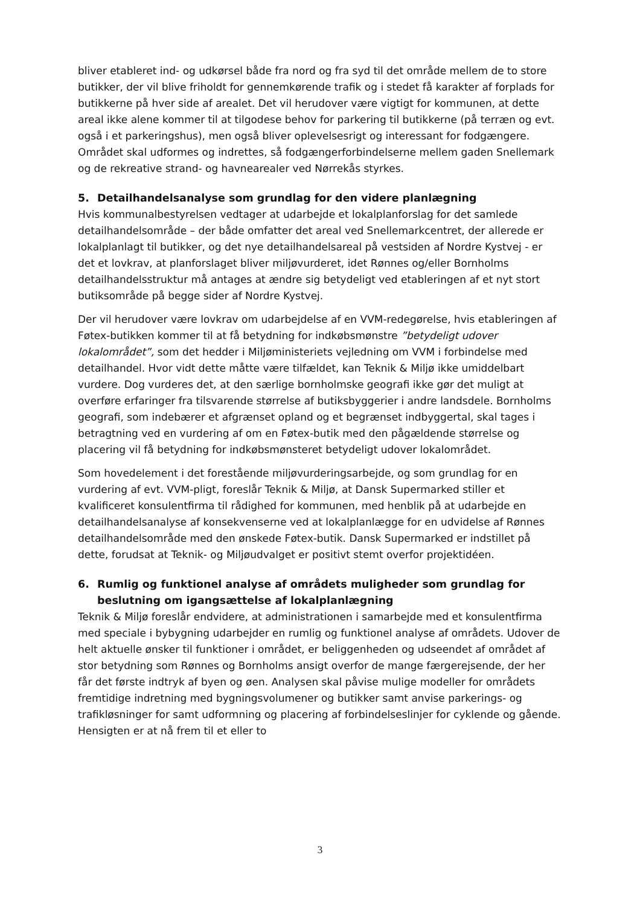bliver etableret ind- og udkørsel både fra nord og fra syd til det område mellem de to store butikker, der vil blive friholdt for gennemkørende trafik og i stedet få karakter af forplads for butikkerne på hver side af arealet. Det vil herudover være vigtigt for kommunen, at dette areal ikke alene kommer til at tilgodese behov for parkering til butikkerne (på terræn og evt. også i et parkeringshus), men også bliver oplevelsesrigt og interessant for fodgængere. Området skal udformes og indrettes, så fodgængerforbindelserne mellem gaden Snellemark og de rekreative strand- og havnearealer ved Nørrekås styrkes.
5. Detailhandelsanalyse som grundlag for den videre planlægning
Hvis kommunalbestyrelsen vedtager at udarbejde et lokalplanforslag for det samlede detailhandelsområde – der både omfatter det areal ved Snellemarkcentret, der allerede er lokalplanlagt til butikker, og det nye detailhandelsareal på vestsiden af Nordre Kystvej - er det et lovkrav, at planforslaget bliver miljøvurderet, idet Rønnes og/eller Bornholms detailhandelsstruktur må antages at ændre sig betydeligt ved etableringen af et nyt stort butiksområde på begge sider af Nordre Kystvej.
Der vil herudover være lovkrav om udarbejdelse af en VVM-redegørelse, hvis etableringen af Føtex-butikken kommer til at få betydning for indkøbsmønstre ”betydeligt udover lokalområdet”, som det hedder i Miljøministeriets vejledning om VVM i forbindelse med detailhandel. Hvor vidt dette måtte være tilfældet, kan Teknik & Miljø ikke umiddelbart vurdere. Dog vurderes det, at den særlige bornholmske geografi ikke gør det muligt at overføre erfaringer fra tilsvarende størrelse af butiksbyggerier i andre landsdele. Bornholms geografi, som indebærer et afgrænset opland og et begrænset indbyggertal, skal tages i betragtning ved en vurdering af om en Føtex-butik med den pågældende størrelse og placering vil få betydning for indkøbsmønsteret betydeligt udover lokalområdet.
Som hovedelement i det forestående miljøvurderingsarbejde, og som grundlag for en vurdering af evt. VVM-pligt, foreslår Teknik & Miljø, at Dansk Supermarked stiller et kvalificeret konsulentfirma til rådighed for kommunen, med henblik på at udarbejde en detailhandelsanalyse af konsekvenserne ved at lokalplanlægge for en udvidelse af Rønnes detailhandelsområde med den ønskede Føtex-butik. Dansk Supermarked er indstillet på dette, forudsat at Teknik- og Miljøudvalget er positivt stemt overfor projektidéen.
6. Rumlig og funktionel analyse af områdets muligheder som grundlag for beslutning om igangsættelse af lokalplanlægning
Teknik & Miljø foreslår endvidere, at administrationen i samarbejde med et konsulentfirma med speciale i bybygning udarbejder en rumlig og funktionel analyse af områdets. Udover de helt aktuelle ønsker til funktioner i området, er beliggenheden og udseendet af området af stor betydning som Rønnes og Bornholms ansigt overfor de mange færgerejsende, der her får det første indtryk af byen og øen. Analysen skal påvise mulige modeller for områdets fremtidige indretning med bygningsvolumener og butikker samt anvise parkerings- og trafikløsninger for samt udformning og placering af forbindelseslinjer for cyklende og gående. Hensigten er at nå frem til et eller to
3